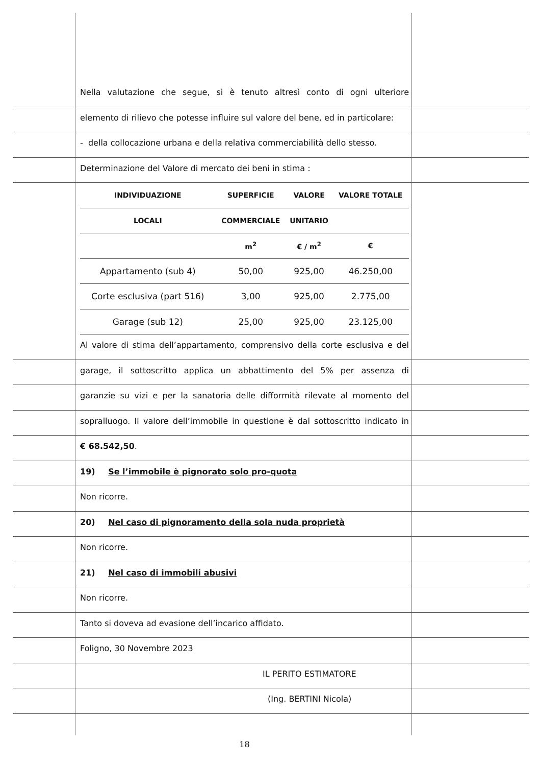Nella valutazione che segue, si è tenuto altresì conto di ogni ulteriore
elemento di rilievo che potesse influire sul valore del bene, ed in particolare:
- della collocazione urbana e della relativa commerciabilità dello stesso.
Determinazione del Valore di mercato dei beni in stima :
| INDIVIDUAZIONE | SUPERFICIE | VALORE | VALORE TOTALE |
| --- | --- | --- | --- |
| LOCALI | COMMERCIALE | UNITARIO | |
| | m<sup>2</sup> | € / m<sup>2</sup> | € |
| Appartamento (sub 4) | 50,00 | 925,00 | 46.250,00 |
| Corte esclusiva (part 516) | 3,00 | 925,00 | 2.775,00 |
| Garage (sub 12) | 25,00 | 925,00 | 23.125,00 |
Al valore di stima dell’appartamento, comprensivo della corte esclusiva e del
garage, il sottoscritto applica un abbattimento del 5% per assenza di
garanzie su vizi e per la sanatoria delle difformità rilevate al momento del
sopralluogo. Il valore dell’immobile in questione è dal sottoscritto indicato in
€ 68.542,50.
19) Se l’immobile è pignorato solo pro-quota
Non ricorre.
20) Nel caso di pignoramento della sola nuda proprietà
Non ricorre.
21) Nel caso di immobili abusivi
Non ricorre.
Tanto si doveva ad evasione dell’incarico affidato.
Foligno, 30 Novembre 2023
IL PERITO ESTIMATORE
(Ing. BERTINI Nicola)
18